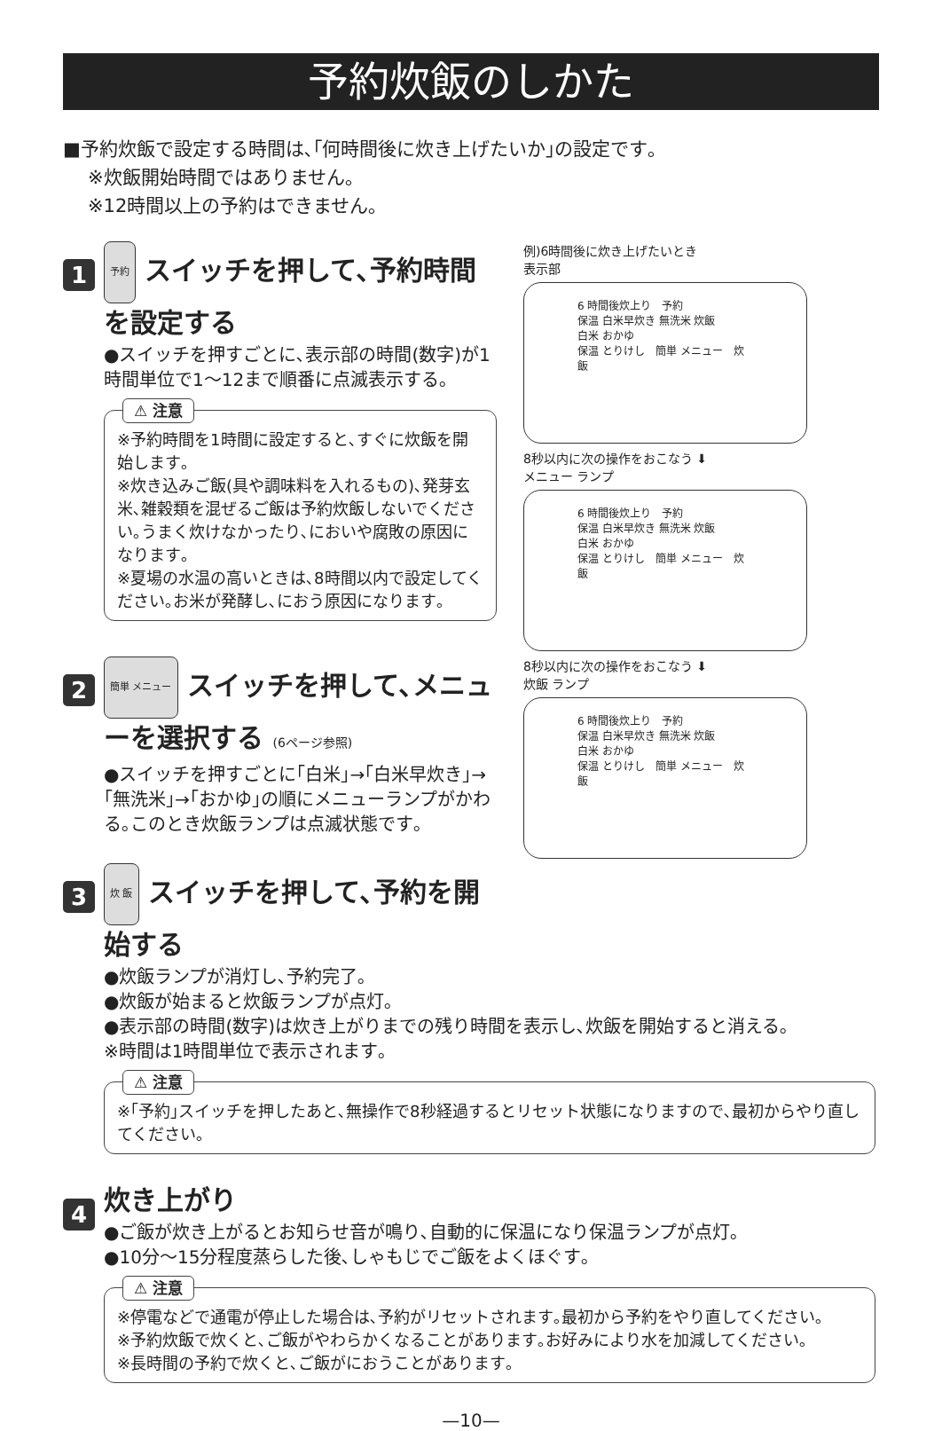予約炊飯のしかた
■予約炊飯で設定する時間は､｢何時間後に炊き上げたいか｣の設定です｡
※炊飯開始時間ではありません｡
※12時間以上の予約はできません｡
1
予約 スイッチを押して､予約時間を設定する
●スイッチを押すごとに､表示部の時間(数字)が1時間単位で1～12まで順番に点滅表示する｡
⚠ 注意
※予約時間を1時間に設定すると､すぐに炊飯を開始します｡
※炊き込みご飯(具や調味料を入れるもの)､発芽玄米､雑穀類を混ぜるご飯は予約炊飯しないでください｡うまく炊けなかったり､においや腐敗の原因になります｡
※夏場の水温の高いときは､8時間以内で設定してください｡お米が発酵し､におう原因になります｡
2
簡単 メニュー スイッチを押して､メニューを選択する (6ページ参照)
●スイッチを押すごとに｢白米｣→｢白米早炊き｣→｢無洗米｣→｢おかゆ｣の順にメニューランプがかわる｡このとき炊飯ランプは点滅状態です｡
3
炊 飯 スイッチを押して､予約を開始する
例)6時間後に炊き上げたいとき
表示部
6 時間後炊上り　予約
保温 白米早炊き 無洗米 炊飯
白米 おかゆ
保温 とりけし　簡単 メニュー　炊 飯
8秒以内に次の操作をおこなう ⬇
メニュー ランプ
6 時間後炊上り　予約
保温 白米早炊き 無洗米 炊飯
白米 おかゆ
保温 とりけし　簡単 メニュー　炊 飯
8秒以内に次の操作をおこなう ⬇
炊飯 ランプ
6 時間後炊上り　予約
保温 白米早炊き 無洗米 炊飯
白米 おかゆ
保温 とりけし　簡単 メニュー　炊 飯
●炊飯ランプが消灯し､予約完了｡
●炊飯が始まると炊飯ランプが点灯｡
●表示部の時間(数字)は炊き上がりまでの残り時間を表示し､炊飯を開始すると消える｡
※時間は1時間単位で表示されます｡
⚠ 注意
※｢予約｣スイッチを押したあと､無操作で8秒経過するとリセット状態になりますので､最初からやり直してください｡
4
炊き上がり
●ご飯が炊き上がるとお知らせ音が鳴り､自動的に保温になり保温ランプが点灯｡
●10分～15分程度蒸らした後､しゃもじでご飯をよくほぐす｡
⚠ 注意
※停電などで通電が停止した場合は､予約がリセットされます｡最初から予約をやり直してください｡
※予約炊飯で炊くと､ご飯がやわらかくなることがあります｡お好みにより水を加減してください｡
※長時間の予約で炊くと､ご飯がにおうことがあります｡
—10—